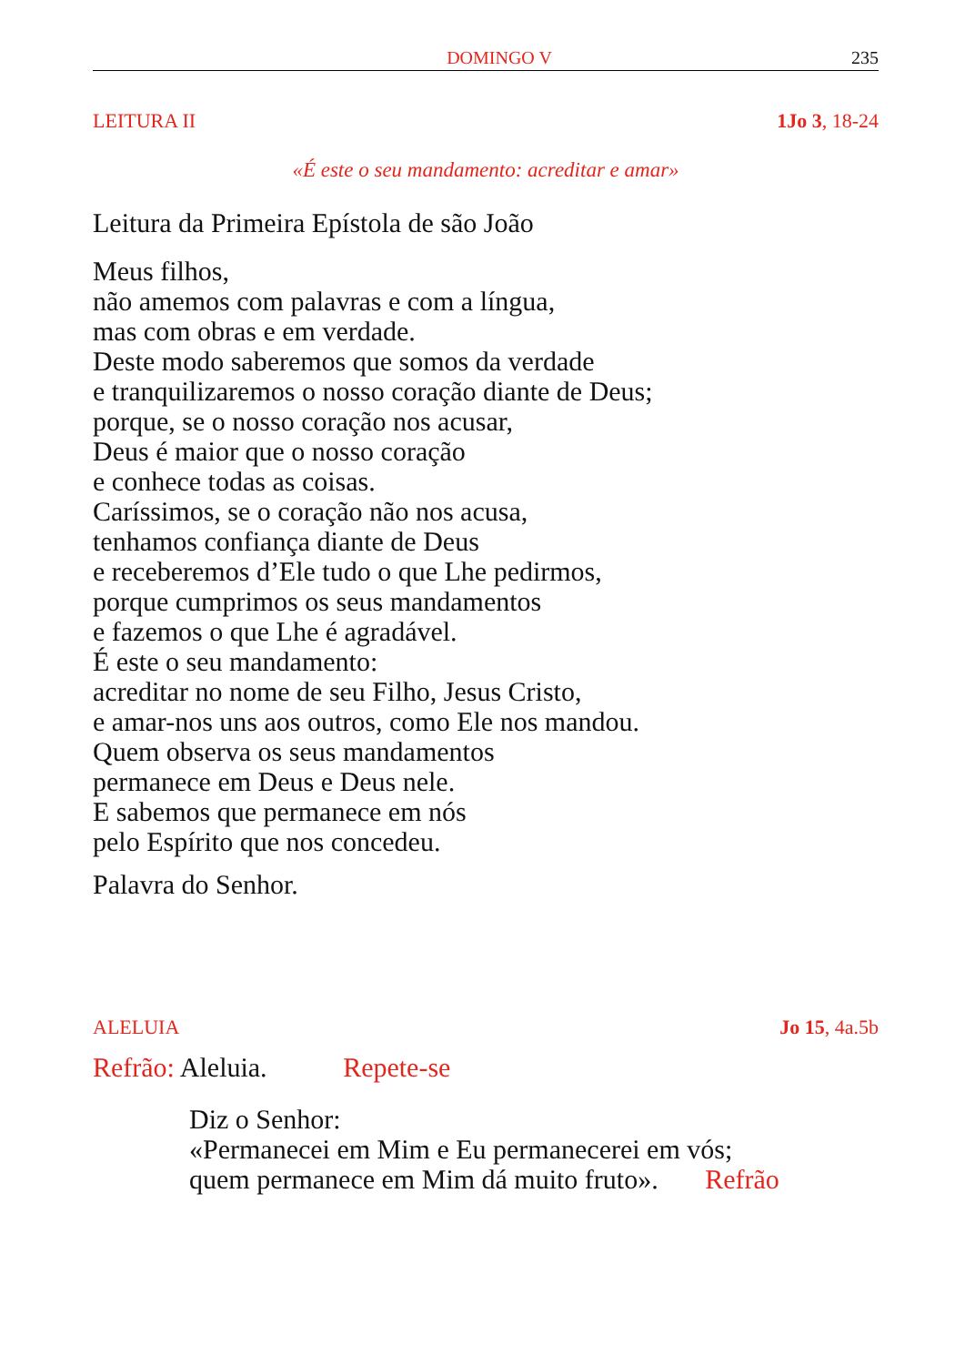DOMINGO V 235
LEITURA II 1Jo 3, 18-24
«É este o seu mandamento: acreditar e amar»
Leitura da Primeira Epístola de são João
Meus filhos,
não amemos com palavras e com a língua,
mas com obras e em verdade.
Deste modo saberemos que somos da verdade
e tranquilizaremos o nosso coração diante de Deus;
porque, se o nosso coração nos acusar,
Deus é maior que o nosso coração
e conhece todas as coisas.
Caríssimos, se o coração não nos acusa,
tenhamos confiança diante de Deus
e receberemos d’Ele tudo o que Lhe pedirmos,
porque cumprimos os seus mandamentos
e fazemos o que Lhe é agradável.
É este o seu mandamento:
acreditar no nome de seu Filho, Jesus Cristo,
e amar-nos uns aos outros, como Ele nos mandou.
Quem observa os seus mandamentos
permanece em Deus e Deus nele.
E sabemos que permanece em nós
pelo Espírito que nos concedeu.
Palavra do Senhor.
ALELUIA Jo 15, 4a.5b
Refrão: Aleluia. Repete-se
Diz o Senhor:
«Permanecei em Mim e Eu permanecerei em vós;
quem permanece em Mim dá muito fruto». Refrão